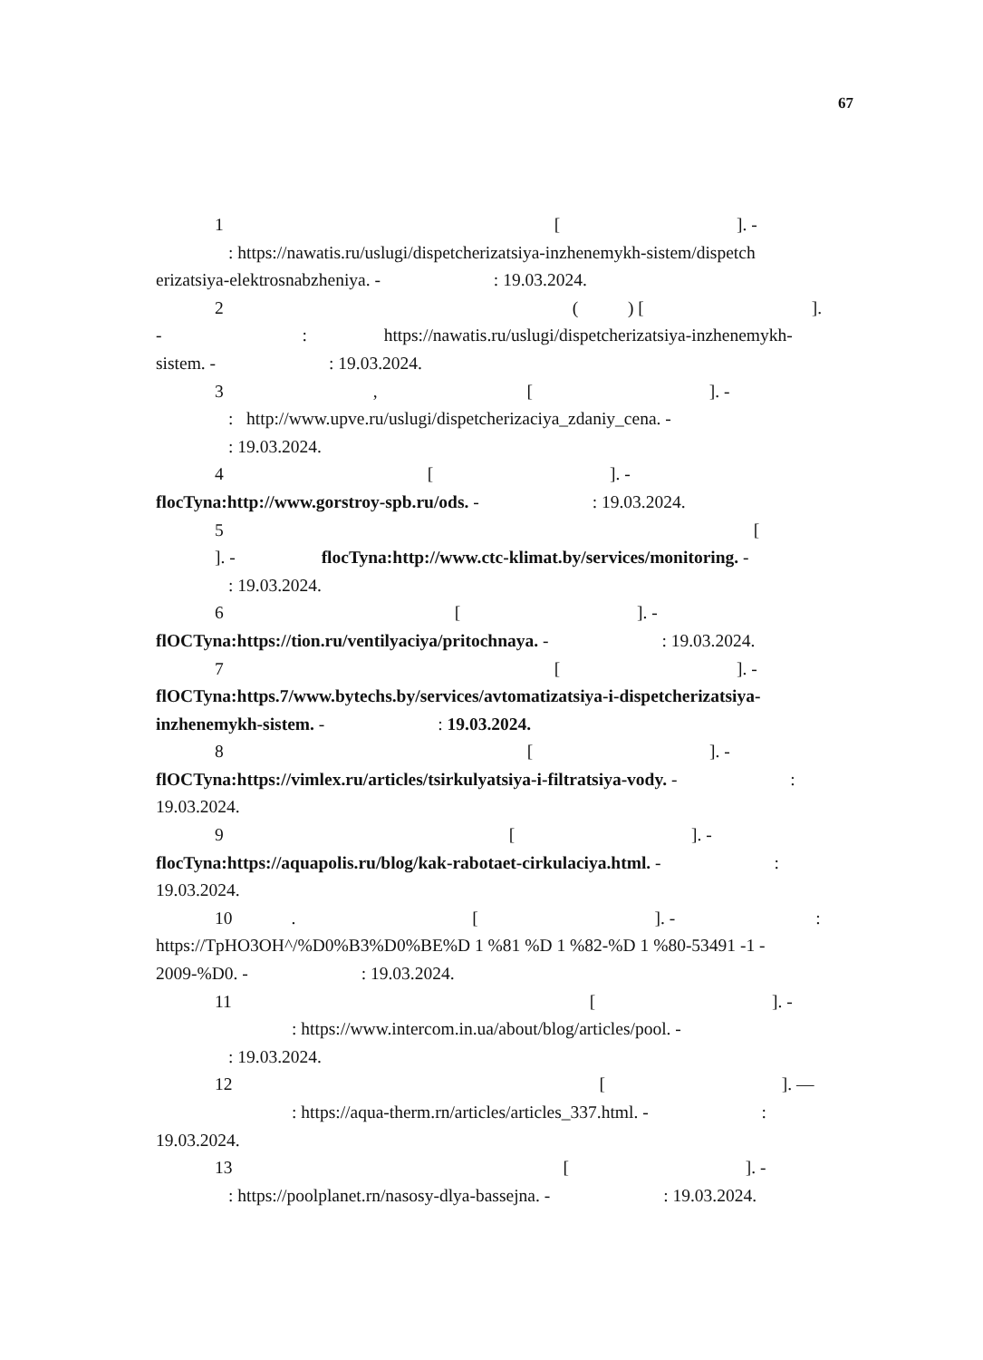67
1 [ ]. -
: https://nawatis.ru/uslugi/dispetcherizatsiya-inzhenemykh-sistem/dispetch
erizatsiya-elektrosnabzheniya. - : 19.03.2024.
2 ( ) [ ].
- : https://nawatis.ru/uslugi/dispetcherizatsiya-inzhenemykh-
sistem. - : 19.03.2024.
3 , [ ]. -
: http://www.upve.ru/uslugi/dispetcherizaciya_zdaniy_cena. -
: 19.03.2024.
4 [ ]. -
flocTyna:http://www.gorstroy-spb.ru/ods. - : 19.03.2024.
5 [
]. - flocTyna:http://www.ctc-klimat.by/services/monitoring. -
: 19.03.2024.
6 [ ]. -
flOCTyna:https://tion.ru/ventilyaciya/pritochnaya. - : 19.03.2024.
7 [ ]. -
flOCTyna:https.7/www.bytechs.by/services/avtomatizatsiya-i-dispetcherizatsiya-
inzhenemykh-sistem. - : 19.03.2024.
8 [ ]. -
flOCTyna:https://vimlex.ru/articles/tsirkulyatsiya-i-filtratsiya-vody. - :
19.03.2024.
9 [ ]. -
flocTyna:https://aquapolis.ru/blog/kak-rabotaet-cirkulaciya.html. - :
19.03.2024.
10 . [ ]. - :
https://TpHO3OH^/%D0%B3%D0%BE%D 1 %81 %D 1 %82-%D 1 %80-53491 -1 -
2009-%D0. - : 19.03.2024.
11 [ ]. -
: https://www.intercom.in.ua/about/blog/articles/pool. -
: 19.03.2024.
12 [ ]. —
: https://aqua-therm.rn/articles/articles_337.html. - :
19.03.2024.
13 [ ]. -
: https://poolplanet.rn/nasosy-dlya-bassejna. - : 19.03.2024.